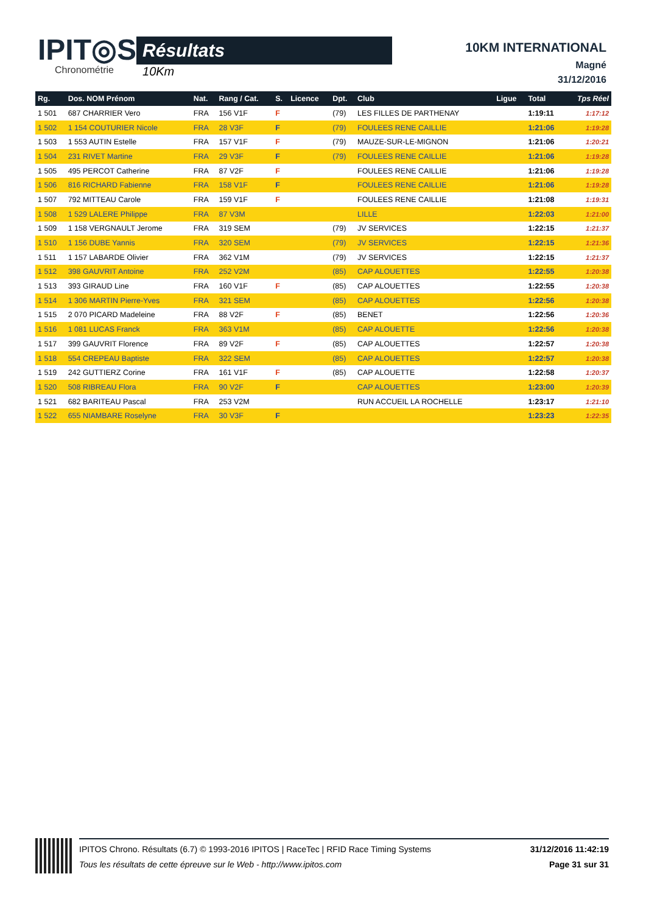IPIT◎S
Chronométrie
Résultats
10Km
10KM INTERNATIONAL
Magné
31/12/2016
| Rg. | Dos. NOM Prénom | Nat. | Rang / Cat. | S. | Licence | Dpt. | Club | Ligue | Total | Tps Réel |
| --- | --- | --- | --- | --- | --- | --- | --- | --- | --- | --- |
| 1 501 | 687 CHARRIER Vero | FRA | 156 V1F | F | | (79) | LES FILLES DE PARTHENAY | | 1:19:11 | 1:17:12 |
| 1 502 | 1 154 COUTURIER Nicole | FRA | 28 V3F | F | | (79) | FOULEES RENE CAILLIE | | 1:21:06 | 1:19:28 |
| 1 503 | 1 553 AUTIN Estelle | FRA | 157 V1F | F | | (79) | MAUZE-SUR-LE-MIGNON | | 1:21:06 | 1:20:21 |
| 1 504 | 231 RIVET Martine | FRA | 29 V3F | F | | (79) | FOULEES RENE CAILLIE | | 1:21:06 | 1:19:28 |
| 1 505 | 495 PERCOT Catherine | FRA | 87 V2F | F | | | FOULEES RENE CAILLIE | | 1:21:06 | 1:19:28 |
| 1 506 | 816 RICHARD Fabienne | FRA | 158 V1F | F | | | FOULEES RENE CAILLIE | | 1:21:06 | 1:19:28 |
| 1 507 | 792 MITTEAU Carole | FRA | 159 V1F | F | | | FOULEES RENE CAILLIE | | 1:21:08 | 1:19:31 |
| 1 508 | 1 529 LALERE Philippe | FRA | 87 V3M | | | | LILLE | | 1:22:03 | 1:21:00 |
| 1 509 | 1 158 VERGNAULT Jerome | FRA | 319 SEM | | | (79) | JV SERVICES | | 1:22:15 | 1:21:37 |
| 1 510 | 1 156 DUBE Yannis | FRA | 320 SEM | | | (79) | JV SERVICES | | 1:22:15 | 1:21:36 |
| 1 511 | 1 157 LABARDE Olivier | FRA | 362 V1M | | | (79) | JV SERVICES | | 1:22:15 | 1:21:37 |
| 1 512 | 398 GAUVRIT Antoine | FRA | 252 V2M | | | (85) | CAP ALOUETTES | | 1:22:55 | 1:20:38 |
| 1 513 | 393 GIRAUD Line | FRA | 160 V1F | F | | (85) | CAP ALOUETTES | | 1:22:55 | 1:20:38 |
| 1 514 | 1 306 MARTIN Pierre-Yves | FRA | 321 SEM | | | (85) | CAP ALOUETTES | | 1:22:56 | 1:20:38 |
| 1 515 | 2 070 PICARD Madeleine | FRA | 88 V2F | F | | (85) | BENET | | 1:22:56 | 1:20:36 |
| 1 516 | 1 081 LUCAS Franck | FRA | 363 V1M | | | (85) | CAP ALOUETTE | | 1:22:56 | 1:20:38 |
| 1 517 | 399 GAUVRIT Florence | FRA | 89 V2F | F | | (85) | CAP ALOUETTES | | 1:22:57 | 1:20:38 |
| 1 518 | 554 CREPEAU Baptiste | FRA | 322 SEM | | | (85) | CAP ALOUETTES | | 1:22:57 | 1:20:38 |
| 1 519 | 242 GUTTIERZ Corine | FRA | 161 V1F | F | | (85) | CAP ALOUETTE | | 1:22:58 | 1:20:37 |
| 1 520 | 508 RIBREAU Flora | FRA | 90 V2F | F | | | CAP ALOUETTES | | 1:23:00 | 1:20:39 |
| 1 521 | 682 BARITEAU Pascal | FRA | 253 V2M | | | | RUN ACCUEIL LA ROCHELLE | | 1:23:17 | 1:21:10 |
| 1 522 | 655 NIAMBARE Roselyne | FRA | 30 V3F | F | | | | | 1:23:23 | 1:22:35 |
IPITOS Chrono. Résultats (6.7) © 1993-2016 IPITOS | RaceTec | RFID Race Timing Systems
Tous les résultats de cette épreuve sur le Web - http://www.ipitos.com
31/12/2016 11:42:19
Page 31 sur 31